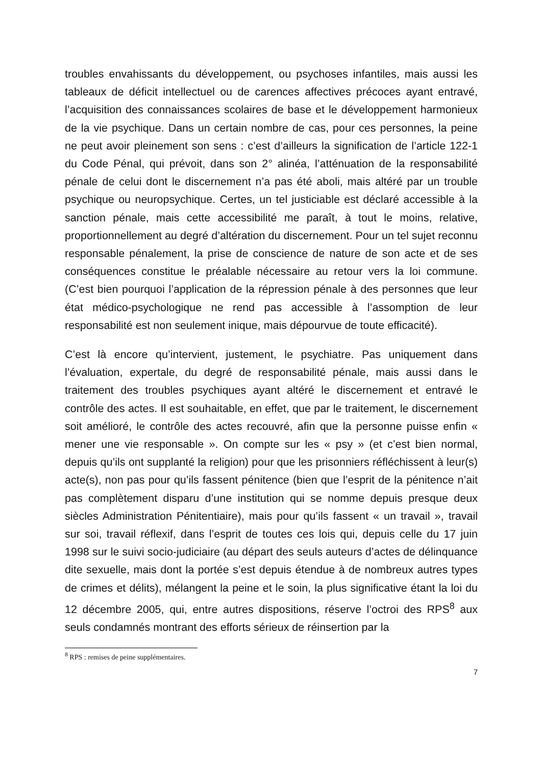troubles envahissants du développement, ou psychoses infantiles, mais aussi les tableaux de déficit intellectuel ou de carences affectives précoces ayant entravé, l’acquisition des connaissances scolaires de base et le développement harmonieux de la vie psychique. Dans un certain nombre de cas, pour ces personnes, la peine ne peut avoir pleinement son sens : c’est d’ailleurs la signification de l’article 122-1 du Code Pénal, qui prévoit, dans son 2° alinéa, l’atténuation de la responsabilité pénale de celui dont le discernement n’a pas été aboli, mais altéré par un trouble psychique ou neuropsychique. Certes, un tel justiciable est déclaré accessible à la sanction pénale, mais cette accessibilité me paraît, à tout le moins, relative, proportionnellement au degré d’altération du discernement. Pour un tel sujet reconnu responsable pénalement, la prise de conscience de nature de son acte et de ses conséquences constitue le préalable nécessaire au retour vers la loi commune. (C’est bien pourquoi l’application de la répression pénale à des personnes que leur état médico-psychologique ne rend pas accessible à l’assomption de leur responsabilité est non seulement inique, mais dépourvue de toute efficacité).
C’est là encore qu’intervient, justement, le psychiatre. Pas uniquement dans l’évaluation, expertale, du degré de responsabilité pénale, mais aussi dans le traitement des troubles psychiques ayant altéré le discernement et entravé le contrôle des actes. Il est souhaitable, en effet, que par le traitement, le discernement soit amélioré, le contrôle des actes recouvré, afin que la personne puisse enfin « mener une vie responsable ». On compte sur les « psy » (et c’est bien normal, depuis qu’ils ont supplanté la religion) pour que les prisonniers réfléchissent à leur(s) acte(s), non pas pour qu’ils fassent pénitence (bien que l’esprit de la pénitence n’ait pas complètement disparu d’une institution qui se nomme depuis presque deux siècles Administration Pénitentiaire), mais pour qu’ils fassent « un travail », travail sur soi, travail réflexif, dans l’esprit de toutes ces lois qui, depuis celle du 17 juin 1998 sur le suivi socio-judiciaire (au départ des seuls auteurs d’actes de délinquance dite sexuelle, mais dont la portée s’est depuis étendue à de nombreux autres types de crimes et délits), mélangent la peine et le soin, la plus significative étant la loi du 12 décembre 2005, qui, entre autres dispositions, réserve l’octroi des RPS<sup>8</sup> aux seuls condamnés montrant des efforts sérieux de réinsertion par la
<sup>8</sup> RPS : remises de peine supplémentaires.
7